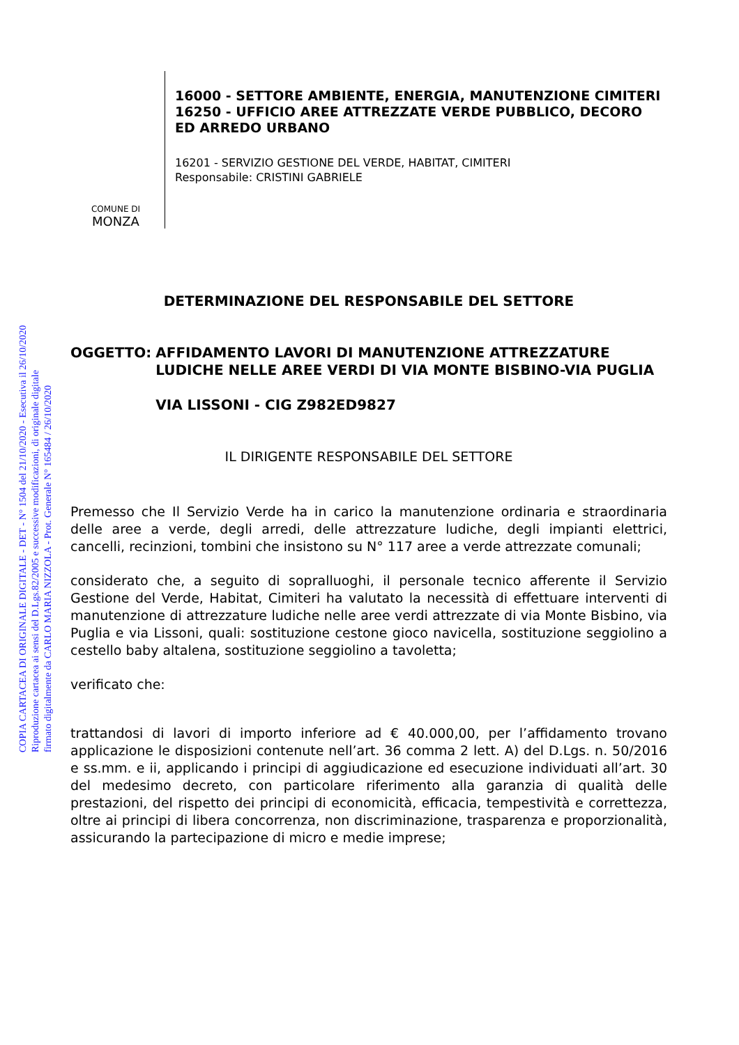COPIA CARTACEA DI ORIGINALE DIGITALE - DET - N° 1504 del 21/10/2020 - Esecutiva il 26/10/2020
Riproduzione cartacea ai sensi del D.Lgs.82/2005 e successive modificazioni, di originale digitale
firmato digitalmente da CARLO MARIA NIZZOLA - Prot. Generale N° 165484 / 26/10/2020
COMUNE DI
MONZA
16000 - SETTORE AMBIENTE, ENERGIA, MANUTENZIONE CIMITERI
16250 - UFFICIO AREE ATTREZZATE VERDE PUBBLICO, DECORO ED ARREDO URBANO
16201 - SERVIZIO GESTIONE DEL VERDE, HABITAT, CIMITERI
Responsabile: CRISTINI GABRIELE
DETERMINAZIONE DEL RESPONSABILE DEL SETTORE
OGGETTO: AFFIDAMENTO LAVORI DI MANUTENZIONE ATTREZZATURE LUDICHE NELLE AREE VERDI DI VIA MONTE BISBINO-VIA PUGLIA
VIA LISSONI - CIG Z982ED9827
IL DIRIGENTE RESPONSABILE DEL SETTORE
Premesso che Il Servizio Verde ha in carico la manutenzione ordinaria e straordinaria delle aree a verde, degli arredi, delle attrezzature ludiche, degli impianti elettrici, cancelli, recinzioni, tombini che insistono su N° 117 aree a verde attrezzate comunali;
considerato che, a seguito di sopralluoghi, il personale tecnico afferente il Servizio Gestione del Verde, Habitat, Cimiteri ha valutato la necessità di effettuare interventi di manutenzione di attrezzature ludiche nelle aree verdi attrezzate di via Monte Bisbino, via Puglia e via Lissoni, quali: sostituzione cestone gioco navicella, sostituzione seggiolino a cestello baby altalena, sostituzione seggiolino a tavoletta;
verificato che:
trattandosi di lavori di importo inferiore ad € 40.000,00, per l’affidamento trovano applicazione le disposizioni contenute nell’art. 36 comma 2 lett. A) del D.Lgs. n. 50/2016 e ss.mm. e ii, applicando i principi di aggiudicazione ed esecuzione individuati all’art. 30 del medesimo decreto, con particolare riferimento alla garanzia di qualità delle prestazioni, del rispetto dei principi di economicità, efficacia, tempestività e correttezza, oltre ai principi di libera concorrenza, non discriminazione, trasparenza e proporzionalità, assicurando la partecipazione di micro e medie imprese;